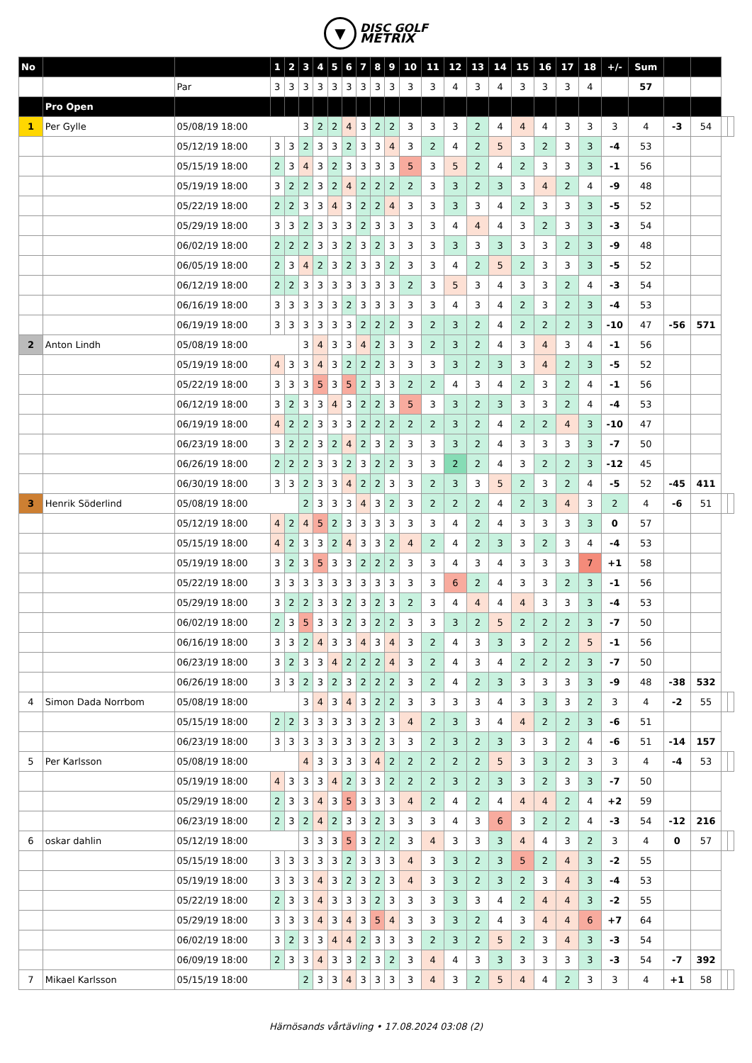▼ DISC GOLF
METRIX
| No | | | 1 | 2 | 3 | 4 | 5 | 6 | 7 | 8 | 9 | 10 | 11 | 12 | 13 | 14 | 15 | 16 | 17 | 18 | +/- | Sum | | | | |
| | | Par | 3 | 3 | 3 | 3 | 3 | 3 | 3 | 3 | 3 | 3 | 3 | 4 | 3 | 4 | 3 | 3 | 3 | 4 | | 57 | | | | |
| | Pro Open | | | | | | | | | | | | | | | | | | | | | | | | | |
| 1 | Per Gylle | 05/08/19 18:00 | | | 3 | 2 | 2 | 4 | 3 | 2 | 2 | 3 | 3 | 3 | 2 | 4 | 4 | 4 | 3 | 3 | 3 | 4 | -3 | 54 | | |
| | | 05/12/19 18:00 | 3 | 3 | 2 | 3 | 3 | 2 | 3 | 3 | 4 | 3 | 2 | 4 | 2 | 5 | 3 | 2 | 3 | 3 | -4 | 53 | | | | |
| | | 05/15/19 18:00 | 2 | 3 | 4 | 3 | 2 | 3 | 3 | 3 | 3 | 5 | 3 | 5 | 2 | 4 | 2 | 3 | 3 | 3 | -1 | 56 | | | | |
| | | 05/19/19 18:00 | 3 | 2 | 2 | 3 | 2 | 4 | 2 | 2 | 2 | 2 | 3 | 3 | 2 | 3 | 3 | 4 | 2 | 4 | -9 | 48 | | | | |
| | | 05/22/19 18:00 | 2 | 2 | 3 | 3 | 4 | 3 | 2 | 2 | 4 | 3 | 3 | 3 | 3 | 4 | 2 | 3 | 3 | 3 | -5 | 52 | | | | |
| | | 05/29/19 18:00 | 3 | 3 | 2 | 3 | 3 | 3 | 2 | 3 | 3 | 3 | 3 | 4 | 4 | 4 | 3 | 2 | 3 | 3 | -3 | 54 | | | | |
| | | 06/02/19 18:00 | 2 | 2 | 2 | 3 | 3 | 2 | 3 | 2 | 3 | 3 | 3 | 3 | 3 | 3 | 3 | 3 | 2 | 3 | -9 | 48 | | | | |
| | | 06/05/19 18:00 | 2 | 3 | 4 | 2 | 3 | 2 | 3 | 3 | 2 | 3 | 3 | 4 | 2 | 5 | 2 | 3 | 3 | 3 | -5 | 52 | | | | |
| | | 06/12/19 18:00 | 2 | 2 | 3 | 3 | 3 | 3 | 3 | 3 | 3 | 2 | 3 | 5 | 3 | 4 | 3 | 3 | 2 | 4 | -3 | 54 | | | | |
| | | 06/16/19 18:00 | 3 | 3 | 3 | 3 | 3 | 2 | 3 | 3 | 3 | 3 | 3 | 4 | 3 | 4 | 2 | 3 | 2 | 3 | -4 | 53 | | | | |
| | | 06/19/19 18:00 | 3 | 3 | 3 | 3 | 3 | 3 | 2 | 2 | 2 | 3 | 2 | 3 | 2 | 4 | 2 | 2 | 2 | 3 | -10 | 47 | -56 | 571 | | |
| 2 | Anton Lindh | 05/08/19 18:00 | | | 3 | 4 | 3 | 3 | 4 | 2 | 3 | 3 | 2 | 3 | 2 | 4 | 3 | 4 | 3 | 4 | -1 | 56 | | | | |
| | | 05/19/19 18:00 | 4 | 3 | 3 | 4 | 3 | 2 | 2 | 2 | 3 | 3 | 3 | 3 | 2 | 3 | 3 | 4 | 2 | 3 | -5 | 52 | | | | |
| | | 05/22/19 18:00 | 3 | 3 | 3 | 5 | 3 | 5 | 2 | 3 | 3 | 2 | 2 | 4 | 3 | 4 | 2 | 3 | 2 | 4 | -1 | 56 | | | | |
| | | 06/12/19 18:00 | 3 | 2 | 3 | 3 | 4 | 3 | 2 | 2 | 3 | 5 | 3 | 3 | 2 | 3 | 3 | 3 | 2 | 4 | -4 | 53 | | | | |
| | | 06/19/19 18:00 | 4 | 2 | 2 | 3 | 3 | 3 | 2 | 2 | 2 | 2 | 2 | 3 | 2 | 4 | 2 | 2 | 4 | 3 | -10 | 47 | | | | |
| | | 06/23/19 18:00 | 3 | 2 | 2 | 3 | 2 | 4 | 2 | 3 | 2 | 3 | 3 | 3 | 2 | 4 | 3 | 3 | 3 | 3 | -7 | 50 | | | | |
| | | 06/26/19 18:00 | 2 | 2 | 2 | 3 | 3 | 2 | 3 | 2 | 2 | 3 | 3 | 2 | 2 | 4 | 3 | 2 | 2 | 3 | -12 | 45 | | | | |
| | | 06/30/19 18:00 | 3 | 3 | 2 | 3 | 3 | 4 | 2 | 2 | 3 | 3 | 2 | 3 | 3 | 5 | 2 | 3 | 2 | 4 | -5 | 52 | -45 | 411 | | |
| 3 | Henrik Söderlind | 05/08/19 18:00 | | | 2 | 3 | 3 | 3 | 4 | 3 | 2 | 3 | 2 | 2 | 2 | 4 | 2 | 3 | 4 | 3 | 2 | 4 | -6 | 51 | | |
| | | 05/12/19 18:00 | 4 | 2 | 4 | 5 | 2 | 3 | 3 | 3 | 3 | 3 | 3 | 4 | 2 | 4 | 3 | 3 | 3 | 3 | 0 | 57 | | | | |
| | | 05/15/19 18:00 | 4 | 2 | 3 | 3 | 2 | 4 | 3 | 3 | 2 | 4 | 2 | 4 | 2 | 3 | 3 | 2 | 3 | 4 | -4 | 53 | | | | |
| | | 05/19/19 18:00 | 3 | 2 | 3 | 5 | 3 | 3 | 2 | 2 | 2 | 3 | 3 | 4 | 3 | 4 | 3 | 3 | 3 | 7 | +1 | 58 | | | | |
| | | 05/22/19 18:00 | 3 | 3 | 3 | 3 | 3 | 3 | 3 | 3 | 3 | 3 | 3 | 6 | 2 | 4 | 3 | 3 | 2 | 3 | -1 | 56 | | | | |
| | | 05/29/19 18:00 | 3 | 2 | 2 | 3 | 3 | 2 | 3 | 2 | 3 | 2 | 3 | 4 | 4 | 4 | 4 | 3 | 3 | 3 | -4 | 53 | | | | |
| | | 06/02/19 18:00 | 2 | 3 | 5 | 3 | 3 | 2 | 3 | 2 | 2 | 3 | 3 | 3 | 2 | 5 | 2 | 2 | 2 | 3 | -7 | 50 | | | | |
| | | 06/16/19 18:00 | 3 | 3 | 2 | 4 | 3 | 3 | 4 | 3 | 4 | 3 | 2 | 4 | 3 | 3 | 3 | 2 | 2 | 5 | -1 | 56 | | | | |
| | | 06/23/19 18:00 | 3 | 2 | 3 | 3 | 4 | 2 | 2 | 2 | 4 | 3 | 2 | 4 | 3 | 4 | 2 | 2 | 2 | 3 | -7 | 50 | | | | |
| | | 06/26/19 18:00 | 3 | 3 | 2 | 3 | 2 | 3 | 2 | 2 | 2 | 3 | 2 | 4 | 2 | 3 | 3 | 3 | 3 | 3 | -9 | 48 | -38 | 532 | | |
| 4 | Simon Dada Norrbom | 05/08/19 18:00 | | | 3 | 4 | 3 | 4 | 3 | 2 | 2 | 3 | 3 | 3 | 3 | 4 | 3 | 3 | 3 | 2 | 3 | 4 | -2 | 55 | | |
| | | 05/15/19 18:00 | 2 | 2 | 3 | 3 | 3 | 3 | 3 | 2 | 3 | 4 | 2 | 3 | 3 | 4 | 4 | 2 | 2 | 3 | -6 | 51 | | | | |
| | | 06/23/19 18:00 | 3 | 3 | 3 | 3 | 3 | 3 | 3 | 2 | 3 | 3 | 2 | 3 | 2 | 3 | 3 | 3 | 2 | 4 | -6 | 51 | -14 | 157 | | |
| 5 | Per Karlsson | 05/08/19 18:00 | | | 4 | 3 | 3 | 3 | 3 | 4 | 2 | 2 | 2 | 2 | 2 | 5 | 3 | 3 | 2 | 3 | 3 | 4 | -4 | 53 | | |
| | | 05/19/19 18:00 | 4 | 3 | 3 | 3 | 4 | 2 | 3 | 3 | 2 | 2 | 2 | 3 | 2 | 3 | 3 | 2 | 3 | 3 | -7 | 50 | | | | |
| | | 05/29/19 18:00 | 2 | 3 | 3 | 4 | 3 | 5 | 3 | 3 | 3 | 4 | 2 | 4 | 2 | 4 | 4 | 4 | 2 | 4 | +2 | 59 | | | | |
| | | 06/23/19 18:00 | 2 | 3 | 2 | 4 | 2 | 3 | 3 | 2 | 3 | 3 | 3 | 4 | 3 | 6 | 3 | 2 | 2 | 4 | -3 | 54 | -12 | 216 | | |
| 6 | oskar dahlin | 05/12/19 18:00 | | | 3 | 3 | 3 | 5 | 3 | 2 | 2 | 3 | 4 | 3 | 3 | 3 | 4 | 4 | 3 | 2 | 3 | 4 | 0 | 57 | | |
| | | 05/15/19 18:00 | 3 | 3 | 3 | 3 | 3 | 2 | 3 | 3 | 3 | 4 | 3 | 3 | 2 | 3 | 5 | 2 | 4 | 3 | -2 | 55 | | | | |
| | | 05/19/19 18:00 | 3 | 3 | 3 | 4 | 3 | 2 | 3 | 2 | 3 | 4 | 3 | 3 | 2 | 3 | 2 | 3 | 4 | 3 | -4 | 53 | | | | |
| | | 05/22/19 18:00 | 2 | 3 | 3 | 4 | 3 | 3 | 3 | 2 | 3 | 3 | 3 | 3 | 3 | 4 | 2 | 4 | 4 | 3 | -2 | 55 | | | | |
| | | 05/29/19 18:00 | 3 | 3 | 3 | 4 | 3 | 4 | 3 | 5 | 4 | 3 | 3 | 3 | 2 | 4 | 3 | 4 | 4 | 6 | +7 | 64 | | | | |
| | | 06/02/19 18:00 | 3 | 2 | 3 | 3 | 4 | 4 | 2 | 3 | 3 | 3 | 2 | 3 | 2 | 5 | 2 | 3 | 4 | 3 | -3 | 54 | | | | |
| | | 06/09/19 18:00 | 2 | 3 | 3 | 4 | 3 | 3 | 2 | 3 | 2 | 3 | 4 | 4 | 3 | 3 | 3 | 3 | 3 | 3 | -3 | 54 | -7 | 392 | | |
| 7 | Mikael Karlsson | 05/15/19 18:00 | | | 2 | 3 | 3 | 4 | 3 | 3 | 3 | 3 | 4 | 3 | 2 | 5 | 4 | 4 | 2 | 3 | 3 | 4 | +1 | 58 | | |
Härnösands vårtävling • 17.08.2024 03:08 (2)